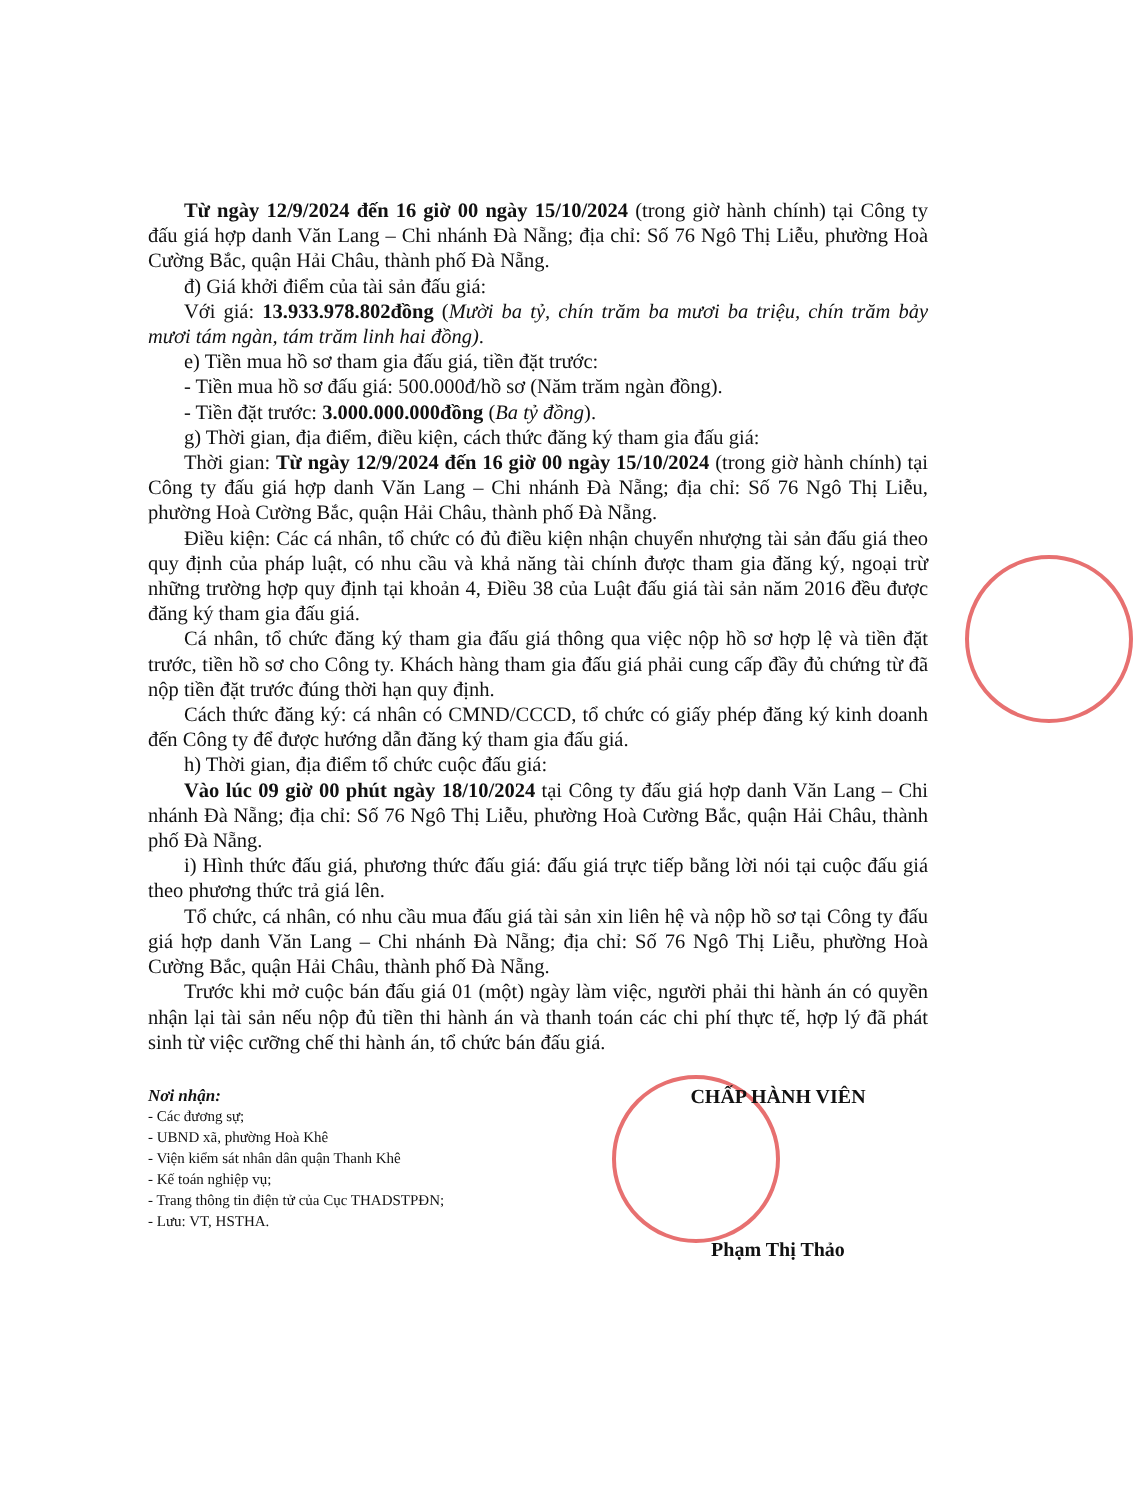Từ ngày 12/9/2024 đến 16 giờ 00 ngày 15/10/2024 (trong giờ hành chính) tại Công ty đấu giá hợp danh Văn Lang – Chi nhánh Đà Nẵng; địa chỉ: Số 76 Ngô Thị Liễu, phường Hoà Cường Bắc, quận Hải Châu, thành phố Đà Nẵng.
đ) Giá khởi điểm của tài sản đấu giá:
Với giá: 13.933.978.802đồng (Mười ba tỷ, chín trăm ba mươi ba triệu, chín trăm bảy mươi tám ngàn, tám trăm linh hai đồng).
e) Tiền mua hồ sơ tham gia đấu giá, tiền đặt trước:
- Tiền mua hồ sơ đấu giá: 500.000đ/hồ sơ (Năm trăm ngàn đồng).
- Tiền đặt trước: 3.000.000.000đồng (Ba tỷ đồng).
g) Thời gian, địa điểm, điều kiện, cách thức đăng ký tham gia đấu giá:
Thời gian: Từ ngày 12/9/2024 đến 16 giờ 00 ngày 15/10/2024 (trong giờ hành chính) tại Công ty đấu giá hợp danh Văn Lang – Chi nhánh Đà Nẵng; địa chỉ: Số 76 Ngô Thị Liễu, phường Hoà Cường Bắc, quận Hải Châu, thành phố Đà Nẵng.
Điều kiện: Các cá nhân, tổ chức có đủ điều kiện nhận chuyển nhượng tài sản đấu giá theo quy định của pháp luật, có nhu cầu và khả năng tài chính được tham gia đăng ký, ngoại trừ những trường hợp quy định tại khoản 4, Điều 38 của Luật đấu giá tài sản năm 2016 đều được đăng ký tham gia đấu giá.
Cá nhân, tổ chức đăng ký tham gia đấu giá thông qua việc nộp hồ sơ hợp lệ và tiền đặt trước, tiền hồ sơ cho Công ty. Khách hàng tham gia đấu giá phải cung cấp đầy đủ chứng từ đã nộp tiền đặt trước đúng thời hạn quy định.
Cách thức đăng ký: cá nhân có CMND/CCCD, tổ chức có giấy phép đăng ký kinh doanh đến Công ty để được hướng dẫn đăng ký tham gia đấu giá.
h) Thời gian, địa điểm tổ chức cuộc đấu giá:
Vào lúc 09 giờ 00 phút ngày 18/10/2024 tại Công ty đấu giá hợp danh Văn Lang – Chi nhánh Đà Nẵng; địa chỉ: Số 76 Ngô Thị Liễu, phường Hoà Cường Bắc, quận Hải Châu, thành phố Đà Nẵng.
i) Hình thức đấu giá, phương thức đấu giá: đấu giá trực tiếp bằng lời nói tại cuộc đấu giá theo phương thức trả giá lên.
Tổ chức, cá nhân, có nhu cầu mua đấu giá tài sản xin liên hệ và nộp hồ sơ tại Công ty đấu giá hợp danh Văn Lang – Chi nhánh Đà Nẵng; địa chỉ: Số 76 Ngô Thị Liễu, phường Hoà Cường Bắc, quận Hải Châu, thành phố Đà Nẵng.
Trước khi mở cuộc bán đấu giá 01 (một) ngày làm việc, người phải thi hành án có quyền nhận lại tài sản nếu nộp đủ tiền thi hành án và thanh toán các chi phí thực tế, hợp lý đã phát sinh từ việc cưỡng chế thi hành án, tổ chức bán đấu giá.
Nơi nhận:
- Các đương sự;
- UBND xã, phường Hoà Khê
- Viện kiểm sát nhân dân quận Thanh Khê
- Kế toán nghiệp vụ;
- Trang thông tin điện tử của Cục THADSTPĐN;
- Lưu: VT, HSTHA.
CHẤP HÀNH VIÊN
Phạm Thị Thảo